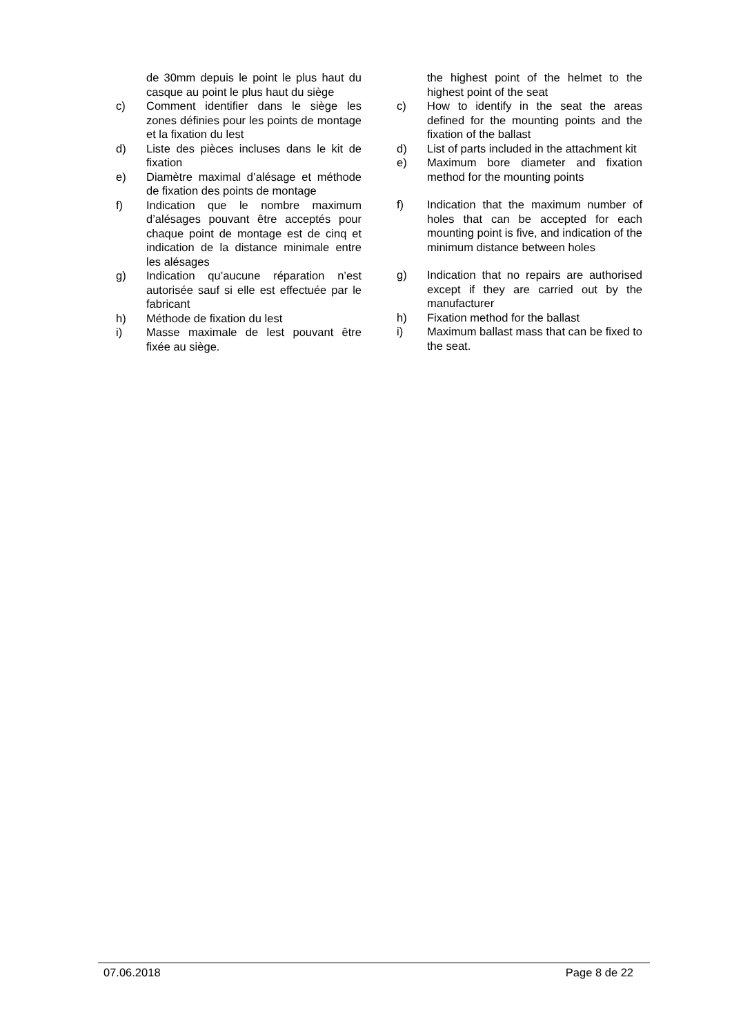de 30mm depuis le point le plus haut du casque au point le plus haut du siège
c) Comment identifier dans le siège les zones définies pour les points de montage et la fixation du lest
d) Liste des pièces incluses dans le kit de fixation
e) Diamètre maximal d’alésage et méthode de fixation des points de montage
f) Indication que le nombre maximum d’alésages pouvant être acceptés pour chaque point de montage est de cinq et indication de la distance minimale entre les alésages
g) Indication qu’aucune réparation n’est autorisée sauf si elle est effectuée par le fabricant
h) Méthode de fixation du lest
i) Masse maximale de lest pouvant être fixée au siège.
the highest point of the helmet to the highest point of the seat
c) How to identify in the seat the areas defined for the mounting points and the fixation of the ballast
d) List of parts included in the attachment kit
e) Maximum bore diameter and fixation method for the mounting points
f) Indication that the maximum number of holes that can be accepted for each mounting point is five, and indication of the minimum distance between holes
g) Indication that no repairs are authorised except if they are carried out by the manufacturer
h) Fixation method for the ballast
i) Maximum ballast mass that can be fixed to the seat.
07.06.2018 Page 8 de 22